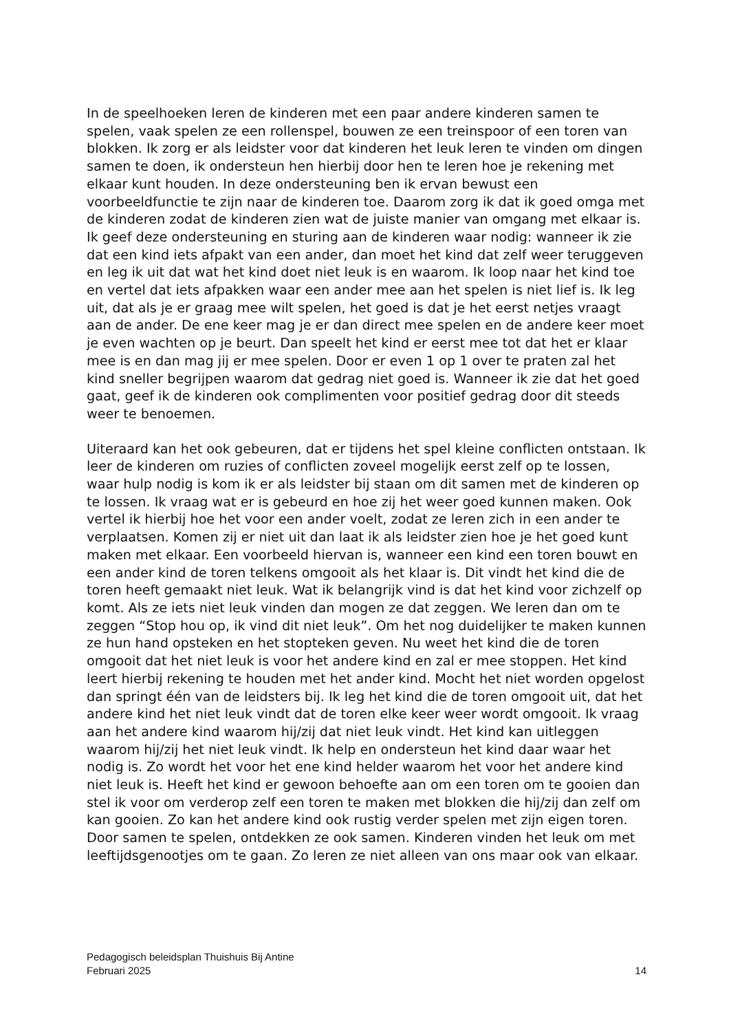In de speelhoeken leren de kinderen met een paar andere kinderen samen te spelen, vaak spelen ze een rollenspel, bouwen ze een treinspoor of een toren van blokken. Ik zorg er als leidster voor dat kinderen het leuk leren te vinden om dingen samen te doen, ik ondersteun hen hierbij door hen te leren hoe je rekening met elkaar kunt houden. In deze ondersteuning ben ik ervan bewust een voorbeeldfunctie te zijn naar de kinderen toe. Daarom zorg ik dat ik goed omga met de kinderen zodat de kinderen zien wat de juiste manier van omgang met elkaar is. Ik geef deze ondersteuning en sturing aan de kinderen waar nodig: wanneer ik zie dat een kind iets afpakt van een ander, dan moet het kind dat zelf weer teruggeven en leg ik uit dat wat het kind doet niet leuk is en waarom. Ik loop naar het kind toe en vertel dat iets afpakken waar een ander mee aan het spelen is niet lief is. Ik leg uit, dat als je er graag mee wilt spelen, het goed is dat je het eerst netjes vraagt aan de ander. De ene keer mag je er dan direct mee spelen en de andere keer moet je even wachten op je beurt. Dan speelt het kind er eerst mee tot dat het er klaar mee is en dan mag jij er mee spelen. Door er even 1 op 1 over te praten zal het kind sneller begrijpen waarom dat gedrag niet goed is. Wanneer ik zie dat het goed gaat, geef ik de kinderen ook complimenten voor positief gedrag door dit steeds weer te benoemen.
Uiteraard kan het ook gebeuren, dat er tijdens het spel kleine conflicten ontstaan. Ik leer de kinderen om ruzies of conflicten zoveel mogelijk eerst zelf op te lossen, waar hulp nodig is kom ik er als leidster bij staan om dit samen met de kinderen op te lossen. Ik vraag wat er is gebeurd en hoe zij het weer goed kunnen maken. Ook vertel ik hierbij hoe het voor een ander voelt, zodat ze leren zich in een ander te verplaatsen. Komen zij er niet uit dan laat ik als leidster zien hoe je het goed kunt maken met elkaar. Een voorbeeld hiervan is, wanneer een kind een toren bouwt en een ander kind de toren telkens omgooit als het klaar is. Dit vindt het kind die de toren heeft gemaakt niet leuk. Wat ik belangrijk vind is dat het kind voor zichzelf op komt. Als ze iets niet leuk vinden dan mogen ze dat zeggen. We leren dan om te zeggen “Stop hou op, ik vind dit niet leuk”. Om het nog duidelijker te maken kunnen ze hun hand opsteken en het stopteken geven. Nu weet het kind die de toren omgooit dat het niet leuk is voor het andere kind en zal er mee stoppen. Het kind leert hierbij rekening te houden met het ander kind. Mocht het niet worden opgelost dan springt één van de leidsters bij. Ik leg het kind die de toren omgooit uit, dat het andere kind het niet leuk vindt dat de toren elke keer weer wordt omgooit. Ik vraag aan het andere kind waarom hij/zij dat niet leuk vindt. Het kind kan uitleggen waarom hij/zij het niet leuk vindt. Ik help en ondersteun het kind daar waar het nodig is. Zo wordt het voor het ene kind helder waarom het voor het andere kind niet leuk is. Heeft het kind er gewoon behoefte aan om een toren om te gooien dan stel ik voor om verderop zelf een toren te maken met blokken die hij/zij dan zelf om kan gooien. Zo kan het andere kind ook rustig verder spelen met zijn eigen toren.
Door samen te spelen, ontdekken ze ook samen. Kinderen vinden het leuk om met leeftijdsgenootjes om te gaan. Zo leren ze niet alleen van ons maar ook van elkaar.
Pedagogisch beleidsplan Thuishuis Bij Antine
Februari 2025 14